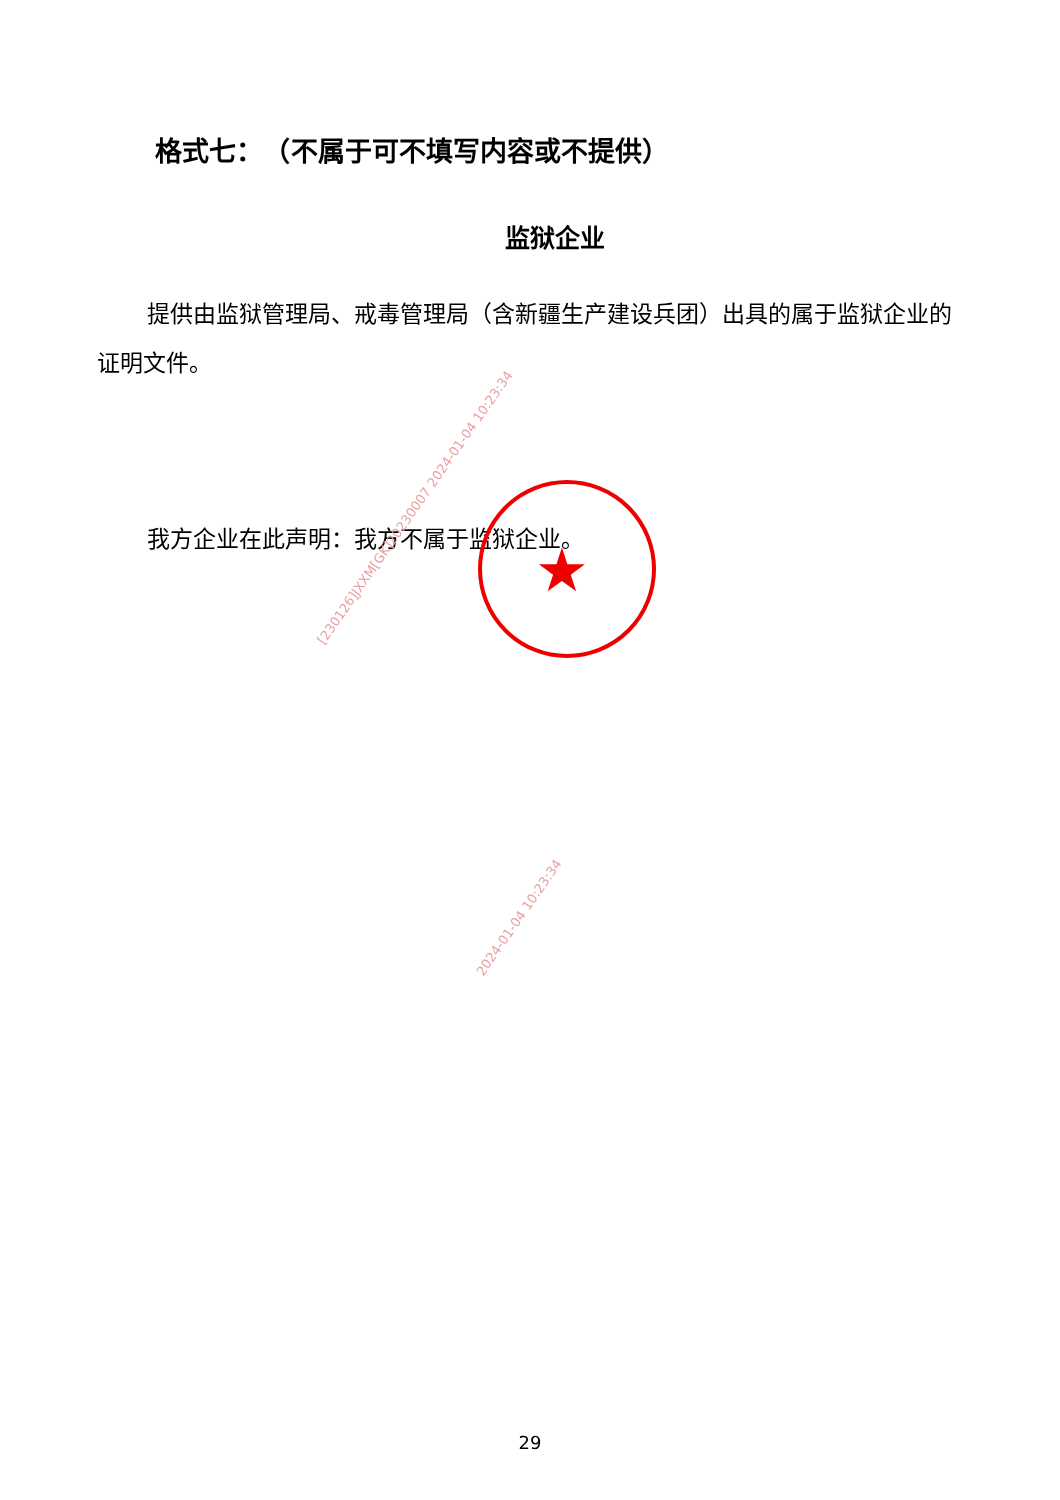格式七：　（不属于可不填写内容或不提供）
监狱企业
提供由监狱管理局、戒毒管理局（含新疆生产建设兵团）出具的属于监狱企业的证明文件。
我方企业在此声明：我方不属于监狱企业。
★
[230126]JXXM[GK]20230007 2024-01-04 10:23:34
2024-01-04 10:23:34
29